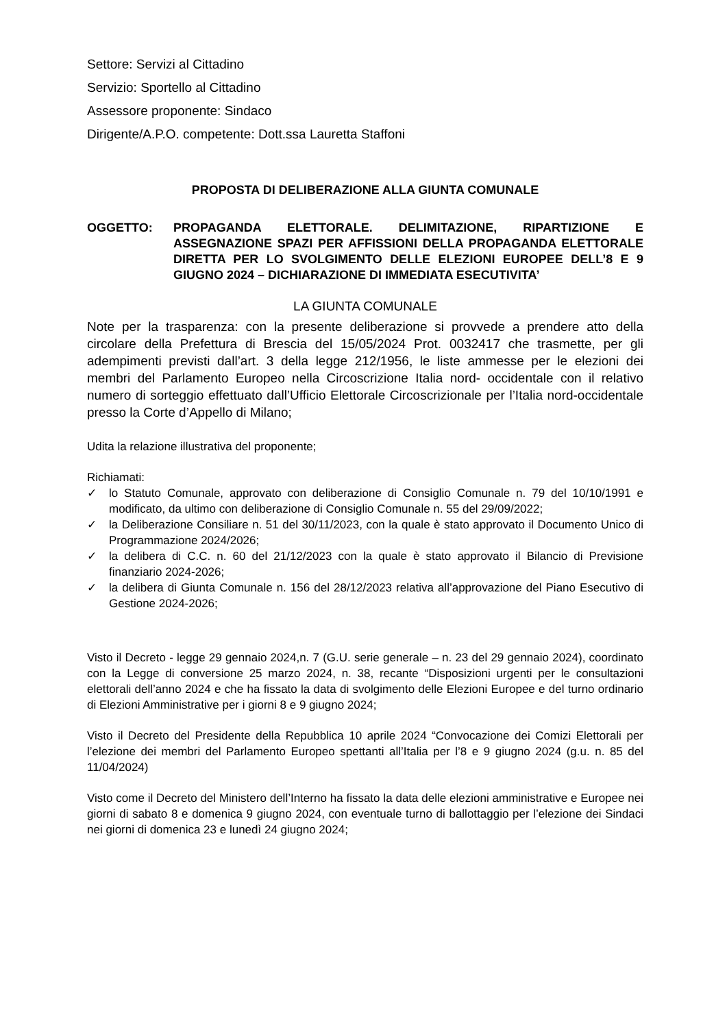Settore: Servizi al Cittadino
Servizio: Sportello al Cittadino
Assessore proponente: Sindaco
Dirigente/A.P.O. competente: Dott.ssa Lauretta Staffoni
PROPOSTA DI DELIBERAZIONE ALLA GIUNTA COMUNALE
OGGETTO: PROPAGANDA ELETTORALE. DELIMITAZIONE, RIPARTIZIONE E ASSEGNAZIONE SPAZI PER AFFISSIONI DELLA PROPAGANDA ELETTORALE DIRETTA PER LO SVOLGIMENTO DELLE ELEZIONI EUROPEE DELL’8 E 9 GIUGNO 2024 – DICHIARAZIONE DI IMMEDIATA ESECUTIVITA’
LA GIUNTA COMUNALE
Note per la trasparenza: con la presente deliberazione si provvede a prendere atto della circolare della Prefettura di Brescia del 15/05/2024 Prot. 0032417 che trasmette, per gli adempimenti previsti dall’art. 3 della legge 212/1956, le liste ammesse per le elezioni dei membri del Parlamento Europeo nella Circoscrizione Italia nord- occidentale con il relativo numero di sorteggio effettuato dall’Ufficio Elettorale Circoscrizionale per l’Italia nord-occidentale presso la Corte d’Appello di Milano;
Udita la relazione illustrativa del proponente;
Richiamati:
✓ lo Statuto Comunale, approvato con deliberazione di Consiglio Comunale n. 79 del 10/10/1991 e modificato, da ultimo con deliberazione di Consiglio Comunale n. 55 del 29/09/2022;
✓ la Deliberazione Consiliare n. 51 del 30/11/2023, con la quale è stato approvato il Documento Unico di Programmazione 2024/2026;
✓ la delibera di C.C. n. 60 del 21/12/2023 con la quale è stato approvato il Bilancio di Previsione finanziario 2024-2026;
✓ la delibera di Giunta Comunale n. 156 del 28/12/2023 relativa all’approvazione del Piano Esecutivo di Gestione 2024-2026;
Visto il Decreto - legge 29 gennaio 2024,n. 7 (G.U. serie generale – n. 23 del 29 gennaio 2024), coordinato con la Legge di conversione 25 marzo 2024, n. 38, recante “Disposizioni urgenti per le consultazioni elettorali dell’anno 2024 e che ha fissato la data di svolgimento delle Elezioni Europee e del turno ordinario di Elezioni Amministrative per i giorni 8 e 9 giugno 2024;
Visto il Decreto del Presidente della Repubblica 10 aprile 2024 “Convocazione dei Comizi Elettorali per l’elezione dei membri del Parlamento Europeo spettanti all’Italia per l’8 e 9 giugno 2024 (g.u. n. 85 del 11/04/2024)
Visto come il Decreto del Ministero dell’Interno ha fissato la data delle elezioni amministrative e Europee nei giorni di sabato 8 e domenica 9 giugno 2024, con eventuale turno di ballottaggio per l’elezione dei Sindaci nei giorni di domenica 23 e lunedì 24 giugno 2024;